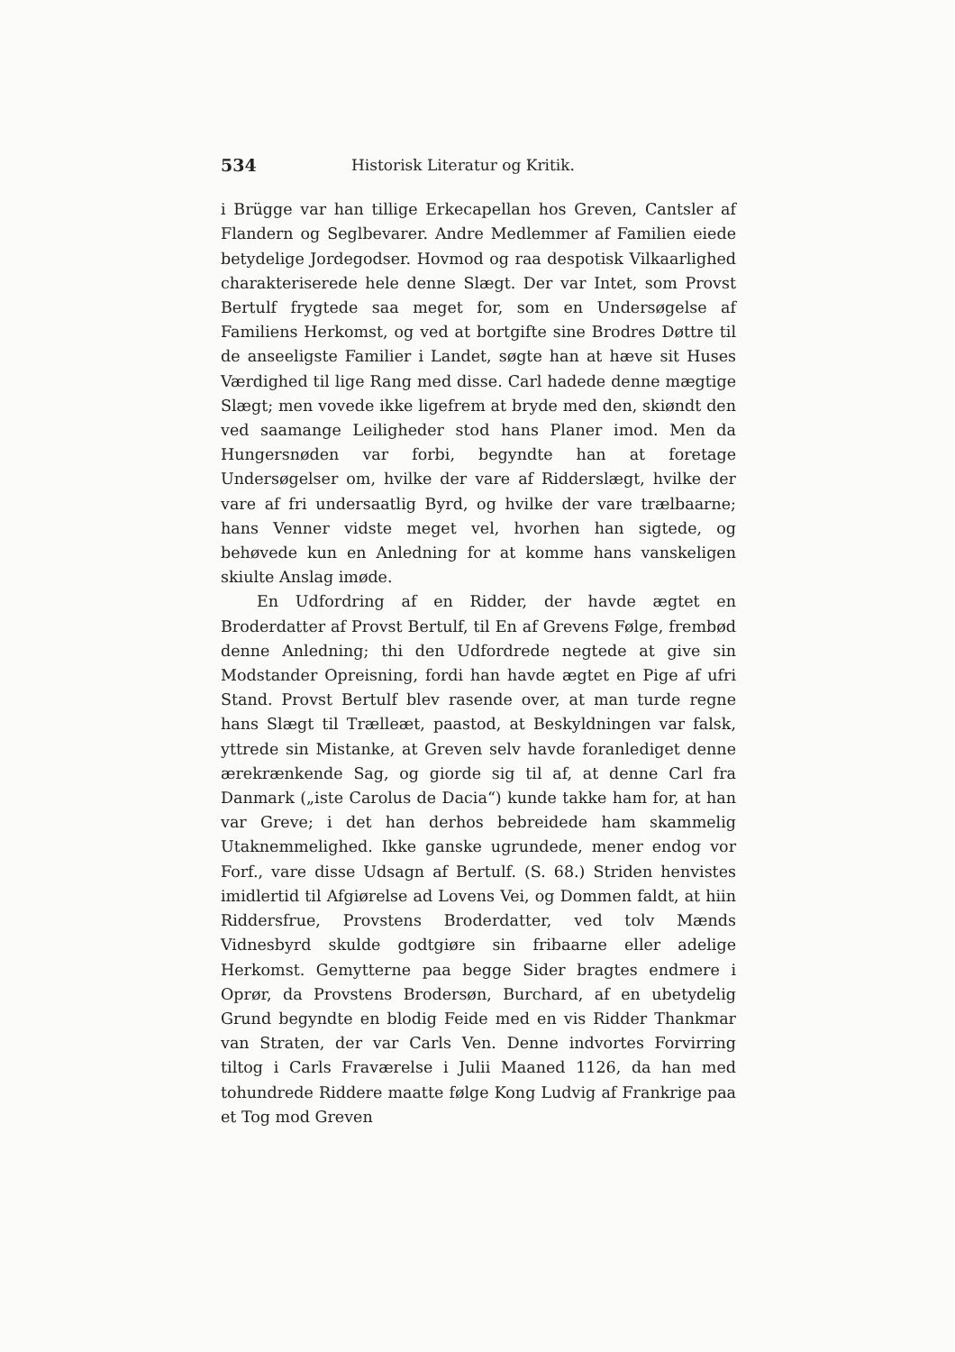534 Historisk Literatur og Kritik.
i Brügge var han tillige Erkecapellan hos Greven, Cantsler af Flandern og Seglbevarer. Andre Medlemmer af Familien eiede betydelige Jordegodser. Hovmod og raa despotisk Vilkaarlighed charakteriserede hele denne Slægt. Der var Intet, som Provst Bertulf frygtede saa meget for, som en Undersøgelse af Familiens Herkomst, og ved at bortgifte sine Brodres Døttre til de anseeligste Familier i Landet, søgte han at hæve sit Huses Værdighed til lige Rang med disse. Carl hadede denne mægtige Slægt; men vovede ikke ligefrem at bryde med den, skiøndt den ved saamange Leiligheder stod hans Planer imod. Men da Hungersnøden var forbi, begyndte han at foretage Undersøgelser om, hvilke der vare af Ridderslægt, hvilke der vare af fri undersaatlig Byrd, og hvilke der vare trælbaarne; hans Venner vidste meget vel, hvorhen han sigtede, og behøvede kun en Anledning for at komme hans vanskeligen skiulte Anslag imøde.
En Udfordring af en Ridder, der havde ægtet en Broderdatter af Provst Bertulf, til En af Grevens Følge, frembød denne Anledning; thi den Udfordrede negtede at give sin Modstander Opreisning, fordi han havde ægtet en Pige af ufri Stand. Provst Bertulf blev rasende over, at man turde regne hans Slægt til Trælleæt, paastod, at Beskyldningen var falsk, yttrede sin Mistanke, at Greven selv havde foranlediget denne ærekrænkende Sag, og giorde sig til af, at denne Carl fra Danmark („iste Carolus de Dacia“) kunde takke ham for, at han var Greve; i det han derhos bebreidede ham skammelig Utaknemmelighed. Ikke ganske ugrundede, mener endog vor Forf., vare disse Udsagn af Bertulf. (S. 68.) Striden henvistes imidlertid til Afgiørelse ad Lovens Vei, og Dommen faldt, at hiin Riddersfrue, Provstens Broderdatter, ved tolv Mænds Vidnesbyrd skulde godtgiøre sin fribaarne eller adelige Herkomst. Gemytterne paa begge Sider bragtes endmere i Oprør, da Provstens Brodersøn, Burchard, af en ubetydelig Grund begyndte en blodig Feide med en vis Ridder Thankmar van Straten, der var Carls Ven. Denne indvortes Forvirring tiltog i Carls Fraværelse i Julii Maaned 1126, da han med tohundrede Riddere maatte følge Kong Ludvig af Frankrige paa et Tog mod Greven